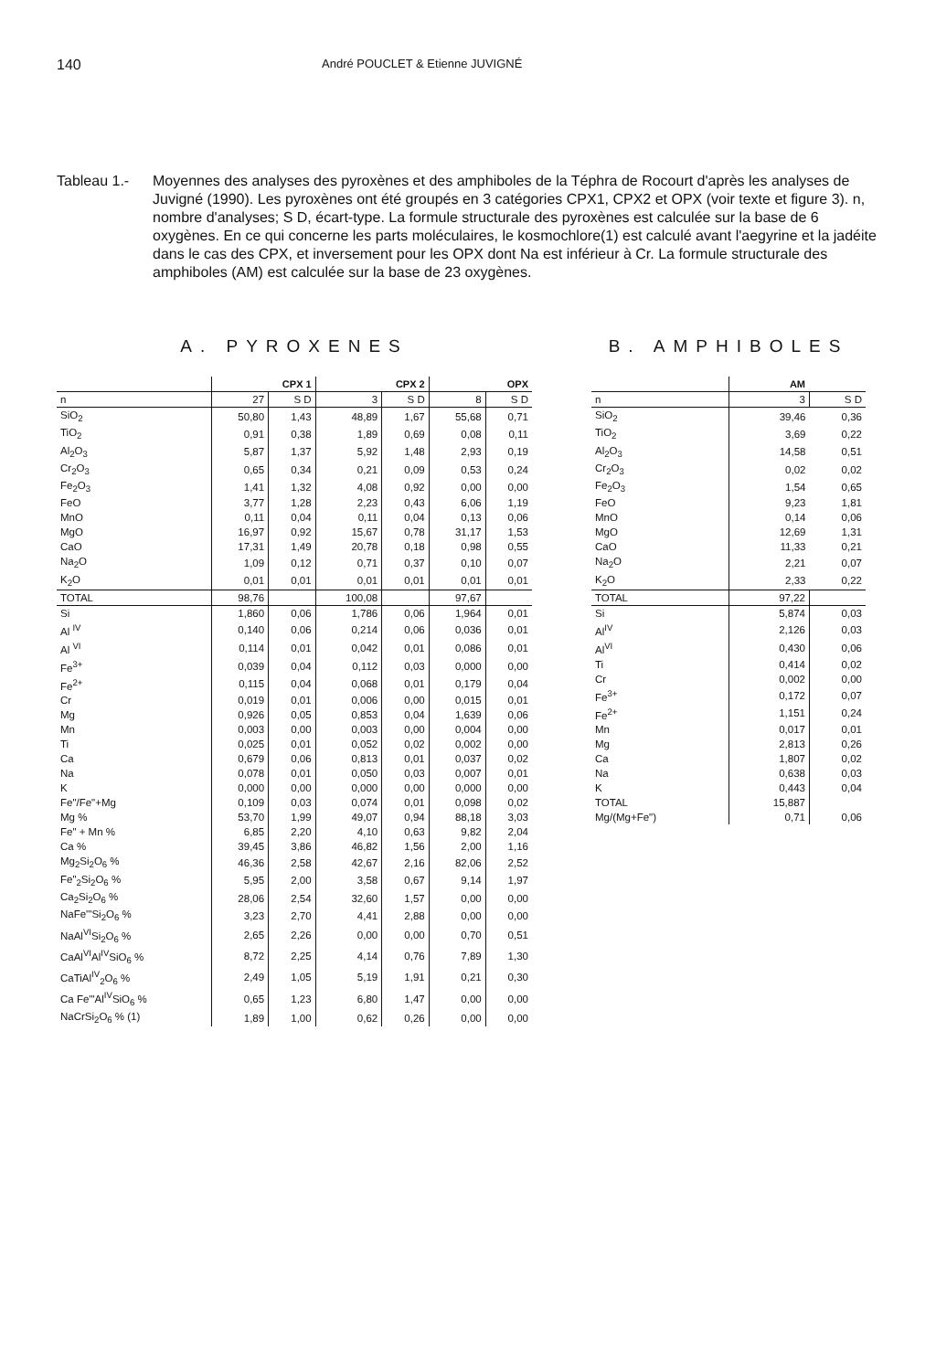140
André POUCLET & Etienne JUVIGNÉ
Tableau 1.-
Moyennes des analyses des pyroxènes et des amphiboles de la Téphra de Rocourt d'après les analyses de Juvigné (1990). Les pyroxènes ont été groupés en 3 catégories CPX1, CPX2 et OPX (voir texte et figure 3). n, nombre d'analyses; S D, écart-type. La formule structurale des pyroxènes est calculée sur la base de 6 oxygènes. En ce qui concerne les parts moléculaires, le kosmochlore(1) est calculé avant l'aegyrine et la jadéite dans le cas des CPX, et inversement pour les OPX dont Na est inférieur à Cr. La formule structurale des amphiboles (AM) est calculée sur la base de 23 oxygènes.
A. PYROXENES
| | CPX 1 | | CPX 2 | | OPX | |
| --- | --- | --- | --- | --- | --- | --- |
| n | 27 | S D | 3 | S D | 8 | S D |
| SiO<sub>2</sub> | 50,80 | 1,43 | 48,89 | 1,67 | 55,68 | 0,71 |
| TiO<sub>2</sub> | 0,91 | 0,38 | 1,89 | 0,69 | 0,08 | 0,11 |
| Al<sub>2</sub>O<sub>3</sub> | 5,87 | 1,37 | 5,92 | 1,48 | 2,93 | 0,19 |
| Cr<sub>2</sub>O<sub>3</sub> | 0,65 | 0,34 | 0,21 | 0,09 | 0,53 | 0,24 |
| Fe<sub>2</sub>O<sub>3</sub> | 1,41 | 1,32 | 4,08 | 0,92 | 0,00 | 0,00 |
| FeO | 3,77 | 1,28 | 2,23 | 0,43 | 6,06 | 1,19 |
| MnO | 0,11 | 0,04 | 0,11 | 0,04 | 0,13 | 0,06 |
| MgO | 16,97 | 0,92 | 15,67 | 0,78 | 31,17 | 1,53 |
| CaO | 17,31 | 1,49 | 20,78 | 0,18 | 0,98 | 0,55 |
| Na<sub>2</sub>O | 1,09 | 0,12 | 0,71 | 0,37 | 0,10 | 0,07 |
| K<sub>2</sub>O | 0,01 | 0,01 | 0,01 | 0,01 | 0,01 | 0,01 |
| TOTAL | 98,76 | | 100,08 | | 97,67 | |
| Si | 1,860 | 0,06 | 1,786 | 0,06 | 1,964 | 0,01 |
| Al <sup>IV</sup> | 0,140 | 0,06 | 0,214 | 0,06 | 0,036 | 0,01 |
| Al <sup>VI</sup> | 0,114 | 0,01 | 0,042 | 0,01 | 0,086 | 0,01 |
| Fe<sup>3+</sup> | 0,039 | 0,04 | 0,112 | 0,03 | 0,000 | 0,00 |
| Fe<sup>2+</sup> | 0,115 | 0,04 | 0,068 | 0,01 | 0,179 | 0,04 |
| Cr | 0,019 | 0,01 | 0,006 | 0,00 | 0,015 | 0,01 |
| Mg | 0,926 | 0,05 | 0,853 | 0,04 | 1,639 | 0,06 |
| Mn | 0,003 | 0,00 | 0,003 | 0,00 | 0,004 | 0,00 |
| Ti | 0,025 | 0,01 | 0,052 | 0,02 | 0,002 | 0,00 |
| Ca | 0,679 | 0,06 | 0,813 | 0,01 | 0,037 | 0,02 |
| Na | 0,078 | 0,01 | 0,050 | 0,03 | 0,007 | 0,01 |
| K | 0,000 | 0,00 | 0,000 | 0,00 | 0,000 | 0,00 |
| Fe"/Fe"+Mg | 0,109 | 0,03 | 0,074 | 0,01 | 0,098 | 0,02 |
| Mg % | 53,70 | 1,99 | 49,07 | 0,94 | 88,18 | 3,03 |
| Fe" + Mn % | 6,85 | 2,20 | 4,10 | 0,63 | 9,82 | 2,04 |
| Ca % | 39,45 | 3,86 | 46,82 | 1,56 | 2,00 | 1,16 |
| Mg<sub>2</sub>Si<sub>2</sub>O<sub>6</sub> % | 46,36 | 2,58 | 42,67 | 2,16 | 82,06 | 2,52 |
| Fe"<sub>2</sub>Si<sub>2</sub>O<sub>6</sub> % | 5,95 | 2,00 | 3,58 | 0,67 | 9,14 | 1,97 |
| Ca<sub>2</sub>Si<sub>2</sub>O<sub>6</sub> % | 28,06 | 2,54 | 32,60 | 1,57 | 0,00 | 0,00 |
| NaFe'"Si<sub>2</sub>O<sub>6</sub> % | 3,23 | 2,70 | 4,41 | 2,88 | 0,00 | 0,00 |
| NaAl<sup>VI</sup>Si<sub>2</sub>O<sub>6</sub> % | 2,65 | 2,26 | 0,00 | 0,00 | 0,70 | 0,51 |
| CaAl<sup>VI</sup>Al<sup>IV</sup>SiO<sub>6</sub> % | 8,72 | 2,25 | 4,14 | 0,76 | 7,89 | 1,30 |
| CaTiAl<sup>IV</sup><sub>2</sub>O<sub>6</sub> % | 2,49 | 1,05 | 5,19 | 1,91 | 0,21 | 0,30 |
| Ca Fe'"Al<sup>IV</sup>SiO<sub>6</sub> % | 0,65 | 1,23 | 6,80 | 1,47 | 0,00 | 0,00 |
| NaCrSi<sub>2</sub>O<sub>6</sub> % (1) | 1,89 | 1,00 | 0,62 | 0,26 | 0,00 | 0,00 |
B. AMPHIBOLES
| | AM | |
| --- | --- | --- |
| n | 3 | S D |
| SiO<sub>2</sub> | 39,46 | 0,36 |
| TiO<sub>2</sub> | 3,69 | 0,22 |
| Al<sub>2</sub>O<sub>3</sub> | 14,58 | 0,51 |
| Cr<sub>2</sub>O<sub>3</sub> | 0,02 | 0,02 |
| Fe<sub>2</sub>O<sub>3</sub> | 1,54 | 0,65 |
| FeO | 9,23 | 1,81 |
| MnO | 0,14 | 0,06 |
| MgO | 12,69 | 1,31 |
| CaO | 11,33 | 0,21 |
| Na<sub>2</sub>O | 2,21 | 0,07 |
| K<sub>2</sub>O | 2,33 | 0,22 |
| TOTAL | 97,22 | |
| Si | 5,874 | 0,03 |
| Al<sup>IV</sup> | 2,126 | 0,03 |
| Al<sup>VI</sup> | 0,430 | 0,06 |
| Ti | 0,414 | 0,02 |
| Cr | 0,002 | 0,00 |
| Fe<sup>3+</sup> | 0,172 | 0,07 |
| Fe<sup>2+</sup> | 1,151 | 0,24 |
| Mn | 0,017 | 0,01 |
| Mg | 2,813 | 0,26 |
| Ca | 1,807 | 0,02 |
| Na | 0,638 | 0,03 |
| K | 0,443 | 0,04 |
| TOTAL | 15,887 | |
| Mg/(Mg+Fe") | 0,71 | 0,06 |